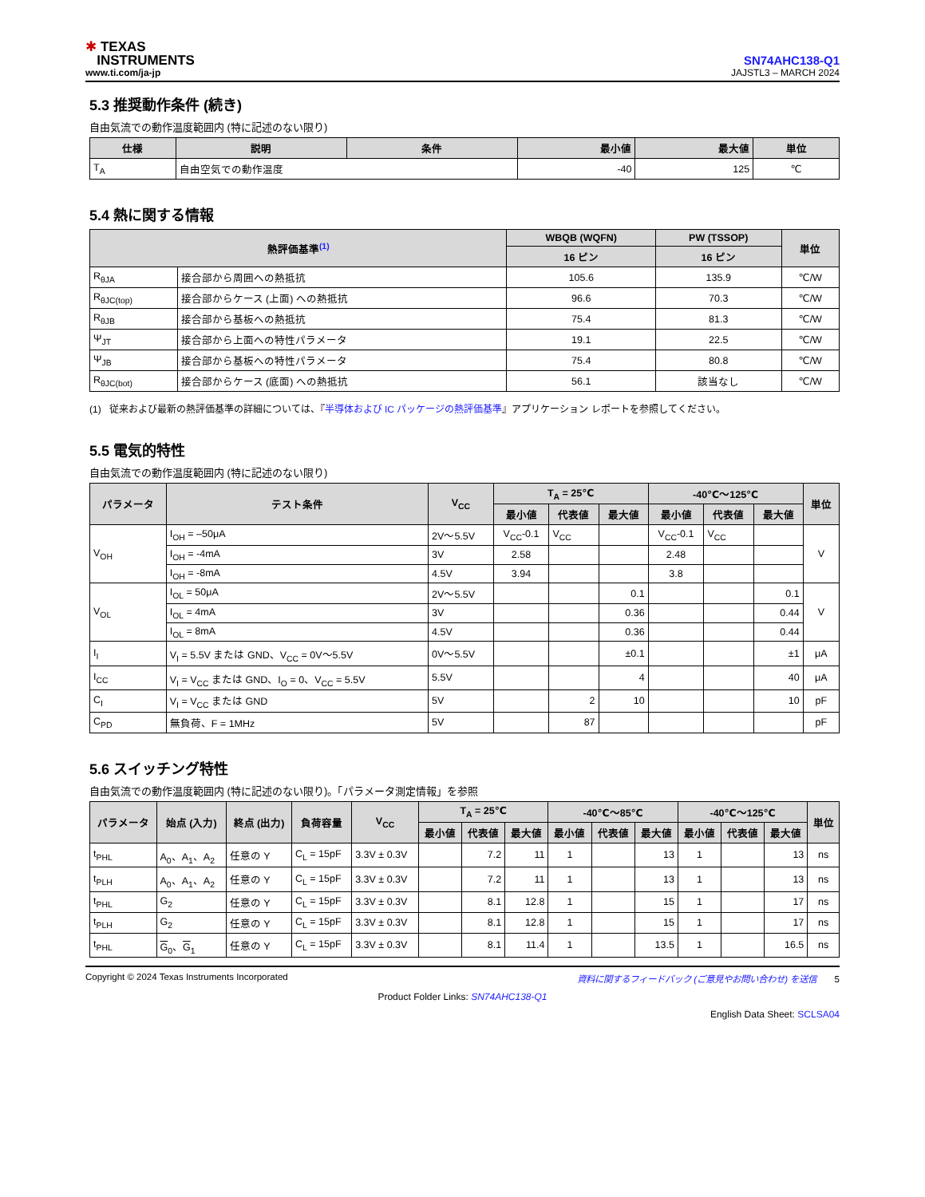✱ TEXAS
INSTRUMENTS
www.ti.com/ja-jp
SN74AHC138-Q1
JAJSTL3 – MARCH 2024
5.3 推奨動作条件 (続き)
自由気流での動作温度範囲内 (特に記述のない限り)
| 仕様 | 説明 | 条件 | 最小値 | 最大値 | 単位 |
| --- | --- | --- | --- | --- | --- |
| T<sub>A</sub> | 自由空気での動作温度 | | -40 | 125 | ℃ |
5.4 熱に関する情報
| 熱評価基準<sup>(1)</sup> | | WBQB (WQFN) | PW (TSSOP) | 単位 |
| --- | --- | --- | --- | --- |
| | | 16 ピン | 16 ピン | |
| R<sub>θJA</sub> | 接合部から周囲への熱抵抗 | 105.6 | 135.9 | ℃/W |
| R<sub>θJC(top)</sub> | 接合部からケース (上面) への熱抵抗 | 96.6 | 70.3 | ℃/W |
| R<sub>θJB</sub> | 接合部から基板への熱抵抗 | 75.4 | 81.3 | ℃/W |
| Ψ<sub>JT</sub> | 接合部から上面への特性パラメータ | 19.1 | 22.5 | ℃/W |
| Ψ<sub>JB</sub> | 接合部から基板への特性パラメータ | 75.4 | 80.8 | ℃/W |
| R<sub>θJC(bot)</sub> | 接合部からケース (底面) への熱抵抗 | 56.1 | 該当なし | ℃/W |
(1) 従来および最新の熱評価基準の詳細については、『半導体および IC パッケージの熱評価基準』アプリケーション レポートを参照してください。
5.5 電気的特性
自由気流での動作温度範囲内 (特に記述のない限り)
| パラメータ | テスト条件 | V<sub>CC</sub> | T<sub>A</sub> = 25℃ | | | -40℃～125℃ | | | 単位 |
| --- | --- | --- | --- | --- | --- | --- | --- | --- | --- |
| | | | 最小値 | 代表値 | 最大値 | 最小値 | 代表値 | 最大値 | |
| V<sub>OH</sub> | I<sub>OH</sub> = –50μA | 2V～5.5V | V<sub>CC</sub>-0.1 | V<sub>CC</sub> | | V<sub>CC</sub>-0.1 | V<sub>CC</sub> | | V |
| | I<sub>OH</sub> = -4mA | 3V | 2.58 | | | 2.48 | | | |
| | I<sub>OH</sub> = -8mA | 4.5V | 3.94 | | | 3.8 | | | |
| V<sub>OL</sub> | I<sub>OL</sub> = 50μA | 2V～5.5V | | | 0.1 | | | 0.1 | V |
| | I<sub>OL</sub> = 4mA | 3V | | | 0.36 | | | 0.44 | |
| | I<sub>OL</sub> = 8mA | 4.5V | | | 0.36 | | | 0.44 | |
| I<sub>I</sub> | V<sub>I</sub> = 5.5V または GND、V<sub>CC</sub> = 0V～5.5V | 0V～5.5V | | | ±0.1 | | | ±1 | μA |
| I<sub>CC</sub> | V<sub>I</sub> = V<sub>CC</sub> または GND、I<sub>O</sub> = 0、V<sub>CC</sub> = 5.5V | 5.5V | | | 4 | | | 40 | μA |
| C<sub>I</sub> | V<sub>I</sub> = V<sub>CC</sub> または GND | 5V | | 2 | 10 | | | 10 | pF |
| C<sub>PD</sub> | 無負荷、F = 1MHz | 5V | | 87 | | | | | pF |
5.6 スイッチング特性
自由気流での動作温度範囲内 (特に記述のない限り)。「パラメータ測定情報」を参照
| パラメータ | 始点 (入力) | 終点 (出力) | 負荷容量 | V<sub>CC</sub> | T<sub>A</sub> = 25℃ | | | -40℃～85℃ | | | -40℃～125℃ | | | 単位 |
| --- | --- | --- | --- | --- | --- | --- | --- | --- | --- | --- | --- | --- | --- | --- |
| | | | | | 最小値 | 代表値 | 最大値 | 最小値 | 代表値 | 最大値 | 最小値 | 代表値 | 最大値 | |
| t<sub>PHL</sub> | A<sub>0</sub>、A<sub>1</sub>、A<sub>2</sub> | 任意の Y | C<sub>L</sub> = 15pF | 3.3V ± 0.3V | | 7.2 | 11 | 1 | | 13 | 1 | | 13 | ns |
| t<sub>PLH</sub> | A<sub>0</sub>、A<sub>1</sub>、A<sub>2</sub> | 任意の Y | C<sub>L</sub> = 15pF | 3.3V ± 0.3V | | 7.2 | 11 | 1 | | 13 | 1 | | 13 | ns |
| t<sub>PHL</sub> | G<sub>2</sub> | 任意の Y | C<sub>L</sub> = 15pF | 3.3V ± 0.3V | | 8.1 | 12.8 | 1 | | 15 | 1 | | 17 | ns |
| t<sub>PLH</sub> | G<sub>2</sub> | 任意の Y | C<sub>L</sub> = 15pF | 3.3V ± 0.3V | | 8.1 | 12.8 | 1 | | 15 | 1 | | 17 | ns |
| t<sub>PHL</sub> | G<sub>0</sub>、 G<sub>1</sub> | 任意の Y | C<sub>L</sub> = 15pF | 3.3V ± 0.3V | | 8.1 | 11.4 | 1 | | 13.5 | 1 | | 16.5 | ns |
Copyright © 2024 Texas Instruments Incorporated 資料に関するフィードバック (ご意見やお問い合わせ) を送信 5
Product Folder Links: SN74AHC138-Q1
English Data Sheet: SCLSA04